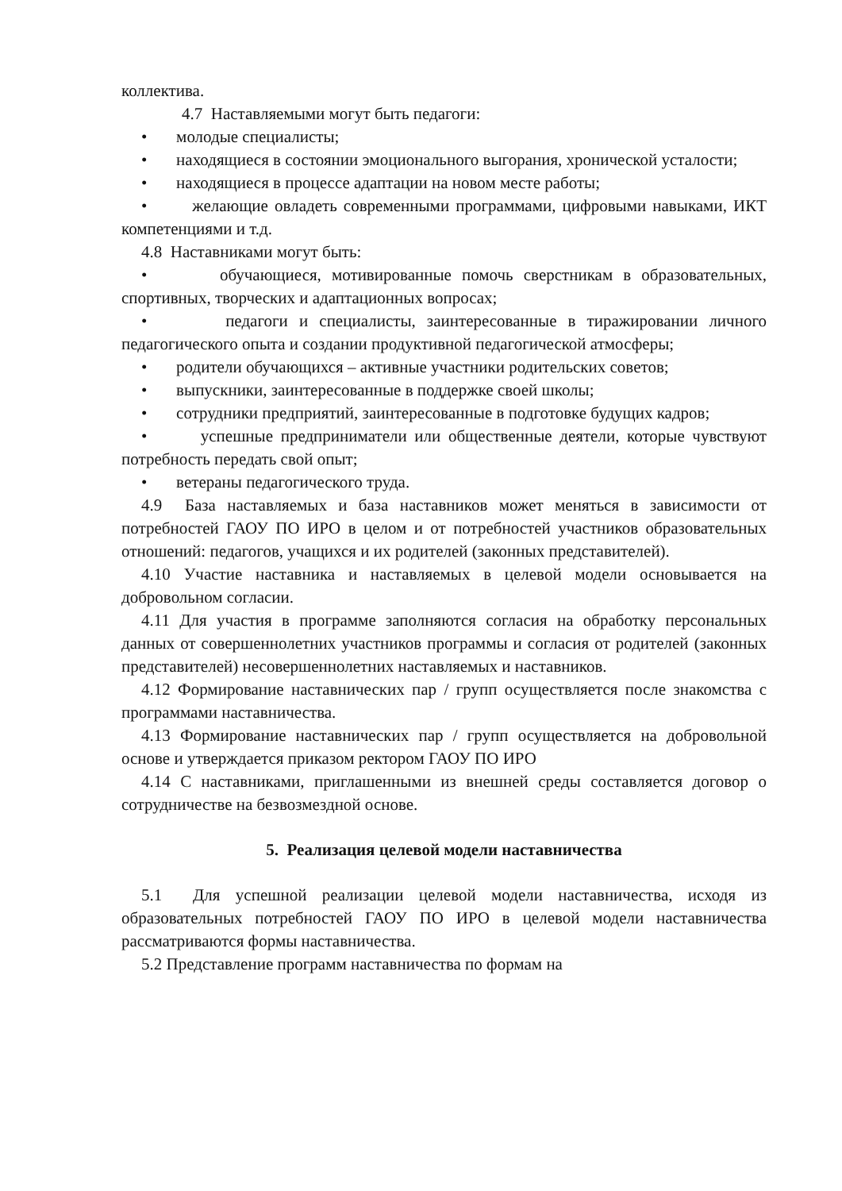коллектива.
4.7 Наставляемыми могут быть педагоги:
• молодые специалисты;
• находящиеся в состоянии эмоционального выгорания, хронической усталости;
• находящиеся в процессе адаптации на новом месте работы;
• желающие овладеть современными программами, цифровыми навыками, ИКТ компетенциями и т.д.
4.8 Наставниками могут быть:
• обучающиеся, мотивированные помочь сверстникам в образовательных, спортивных, творческих и адаптационных вопросах;
• педагоги и специалисты, заинтересованные в тиражировании личного педагогического опыта и создании продуктивной педагогической атмосферы;
• родители обучающихся – активные участники родительских советов;
• выпускники, заинтересованные в поддержке своей школы;
• сотрудники предприятий, заинтересованные в подготовке будущих кадров;
• успешные предприниматели или общественные деятели, которые чувствуют потребность передать свой опыт;
• ветераны педагогического труда.
4.9 База наставляемых и база наставников может меняться в зависимости от потребностей ГАОУ ПО ИРО в целом и от потребностей участников образовательных отношений: педагогов, учащихся и их родителей (законных представителей).
4.10 Участие наставника и наставляемых в целевой модели основывается на добровольном согласии.
4.11 Для участия в программе заполняются согласия на обработку персональных данных от совершеннолетних участников программы и согласия от родителей (законных представителей) несовершеннолетних наставляемых и наставников.
4.12 Формирование наставнических пар / групп осуществляется после знакомства с программами наставничества.
4.13 Формирование наставнических пар / групп осуществляется на добровольной основе и утверждается приказом ректором ГАОУ ПО ИРО
4.14 С наставниками, приглашенными из внешней среды составляется договор о сотрудничестве на безвозмездной основе.
5. Реализация целевой модели наставничества
5.1 Для успешной реализации целевой модели наставничества, исходя из образовательных потребностей ГАОУ ПО ИРО в целевой модели наставничества рассматриваются формы наставничества.
5.2 Представление программ наставничества по формам на